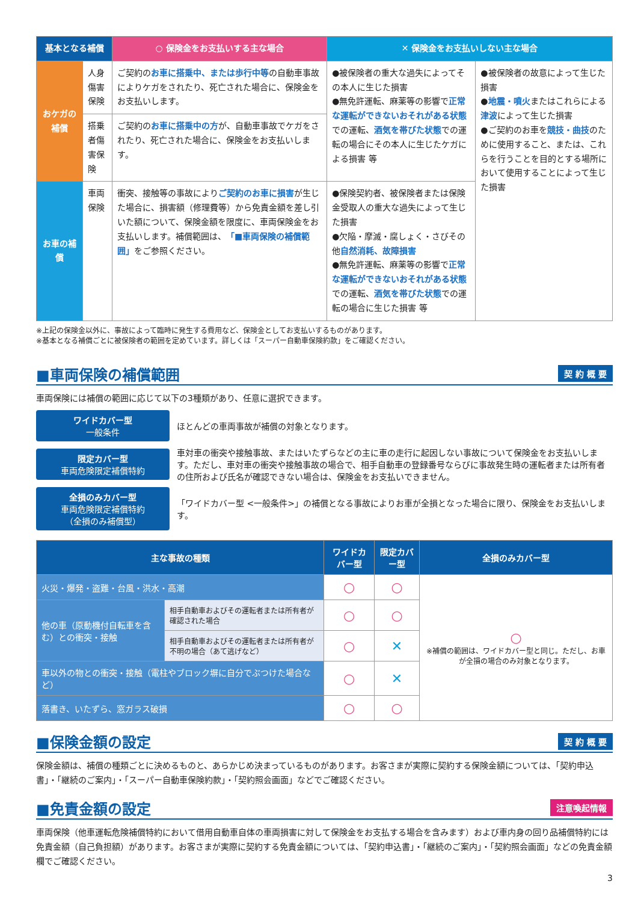| 基本となる補償 | | ○ 保険金をお支払いする主な場合 | ✕ 保険金をお支払いしない主な場合 | |
| --- | --- | --- | --- | --- |
| おケガの補償 | 人身傷害保険 | ご契約の お車に搭乗中、または歩行中等 の自動車事故によりケガをされたり、死亡された場合に、保険金をお支払いします。 | ●被保険者の重大な過失によってその本人に生じた損害 ●無免許運転、麻薬等の影響で 正常な運転ができないおそれがある状態 での運転、 酒気を帯びた状態 での運転の場合にその本人に生じたケガによる損害 等 | ●被保険者の故意によって生じた損害 ● 地震・噴火 またはこれらによる 津波 によって生じた損害 ●ご契約のお車を 競技・曲技 のために使用すること、または、これらを行うことを目的とする場所において使用することによって生じた損害 |
| | 搭乗者傷害保険 | ご契約の お車に搭乗中の方 が、自動車事故でケガをされたり、死亡された場合に、保険金をお支払いします。 | | |
| お車の補償 | 車両保険 | 衝突、接触等の事故により ご契約のお車に損害 が生じた場合に、損害額（修理費等）から免責金額を差し引いた額について、保険金額を限度に、車両保険金をお支払いします。補償範囲は、 「■車両保険の補償範囲」 をご参照ください。 | ●保険契約者、被保険者または保険金受取人の重大な過失によって生じた損害 ●欠陥・摩滅・腐しょく・さびその他 自然消耗、故障損害 ●無免許運転、麻薬等の影響で 正常な運転ができないおそれがある状態 での運転、 酒気を帯びた状態 での運転の場合に生じた損害 等 | |
※上記の保険金以外に、事故によって臨時に発生する費用など、保険金としてお支払いするものがあります。
※基本となる補償ごとに被保険者の範囲を定めています。詳しくは「スーパー自動車保険約款」をご確認ください。
■車両保険の補償範囲 契 約 概 要
車両保険には補償の範囲に応じて以下の3種類があり、任意に選択できます。
ワイドカバー型
一般条件
ほとんどの車両事故が補償の対象となります。
限定カバー型
車両危険限定補償特約
車対車の衝突や接触事故、またはいたずらなどの主に車の走行に起因しない事故について保険金をお支払いします。ただし、車対車の衝突や接触事故の場合で、相手自動車の登録番号ならびに事故発生時の運転者または所有者の住所および氏名が確認できない場合は、保険金をお支払いできません。
全損のみカバー型
車両危険限定補償特約
（全損のみ補償型）
「ワイドカバー型 <一般条件>」の補償となる事故によりお車が全損となった場合に限り、保険金をお支払いします。
| 主な事故の種類 | | ワイドカバー型 | 限定カバー型 | 全損のみカバー型 |
| --- | --- | --- | --- | --- |
| 火災・爆発・盗難・台風・洪水・高潮 | | ○ | ○ | ○ ※補償の範囲は、ワイドカバー型と同じ。ただし、お車が全損の場合のみ対象となります。 |
| 他の車（原動機付自転車を含む）との衝突・接触 | 相手自動車およびその運転者または所有者が確認された場合 | ○ | ○ | |
| | 相手自動車およびその運転者または所有者が不明の場合（あて逃げなど） | ○ | ✕ | |
| 車以外の物との衝突・接触（電柱やブロック塀に自分でぶつけた場合など） | | ○ | ✕ | |
| 落書き、いたずら、窓ガラス破損 | | ○ | ○ | |
■保険金額の設定 契 約 概 要
保険金額は、補償の種類ごとに決めるものと、あらかじめ決まっているものがあります。お客さまが実際に契約する保険金額については、「契約申込書」・「継続のご案内」・「スーパー自動車保険約款」・「契約照会画面」などでご確認ください。
■免責金額の設定 注意喚起情報
車両保険（他車運転危険補償特約において借用自動車自体の車両損害に対して保険金をお支払する場合を含みます）および車内身の回り品補償特約には免責金額（自己負担額）があります。お客さまが実際に契約する免責金額については、「契約申込書」・「継続のご案内」・「契約照会画面」などの免責金額欄でご確認ください。
3